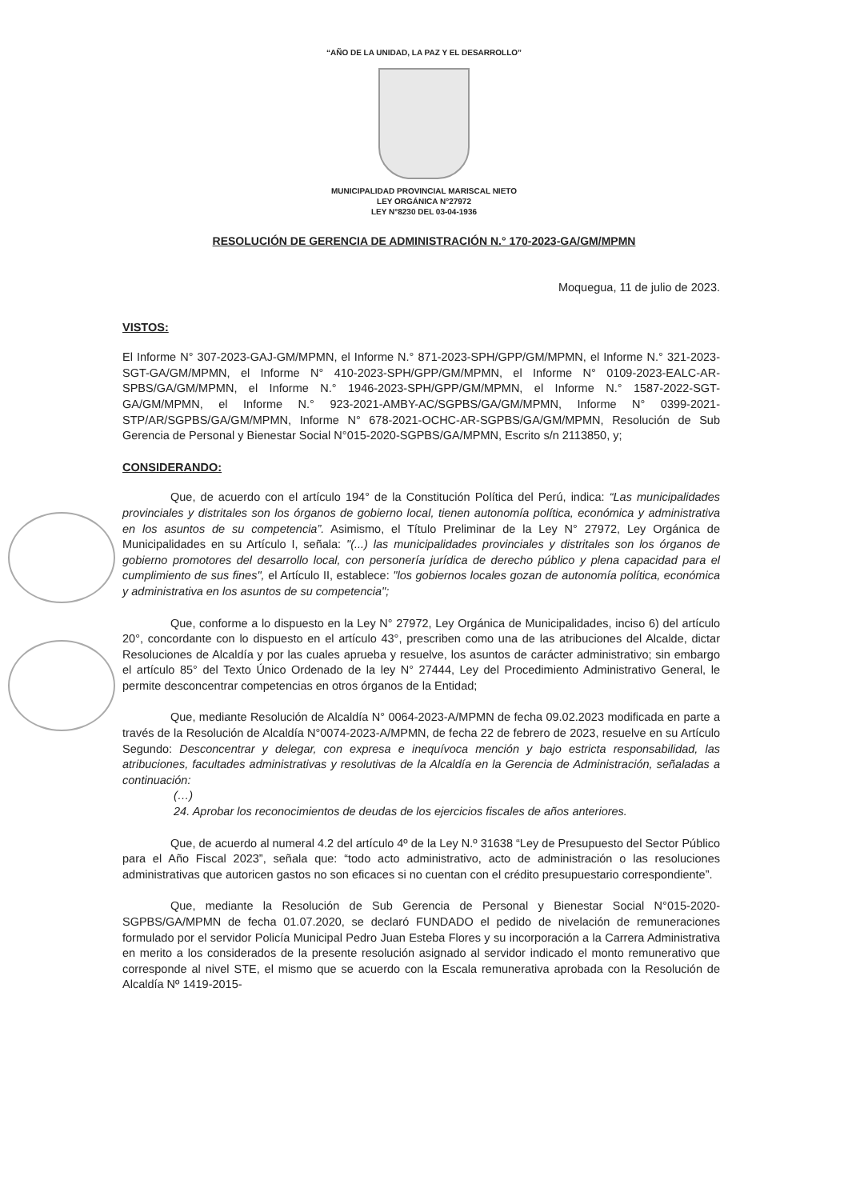“AÑO DE LA UNIDAD, LA PAZ Y EL DESARROLLO”
MUNICIPALIDAD PROVINCIAL MARISCAL NIETO
LEY ORGÁNICA N°27972
LEY N°8230 DEL 03-04-1936
RESOLUCIÓN DE GERENCIA DE ADMINISTRACIÓN N.° 170-2023-GA/GM/MPMN
Moquegua, 11 de julio de 2023.
VISTOS:
El Informe N° 307-2023-GAJ-GM/MPMN, el Informe N.° 871-2023-SPH/GPP/GM/MPMN, el Informe N.° 321-2023-SGT-GA/GM/MPMN, el Informe N° 410-2023-SPH/GPP/GM/MPMN, el Informe N° 0109-2023-EALC-AR-SPBS/GA/GM/MPMN, el Informe N.° 1946-2023-SPH/GPP/GM/MPMN, el Informe N.° 1587-2022-SGT-GA/GM/MPMN, el Informe N.° 923-2021-AMBY-AC/SGPBS/GA/GM/MPMN, Informe N° 0399-2021-STP/AR/SGPBS/GA/GM/MPMN, Informe N° 678-2021-OCHC-AR-SGPBS/GA/GM/MPMN, Resolución de Sub Gerencia de Personal y Bienestar Social N°015-2020-SGPBS/GA/MPMN, Escrito s/n 2113850, y;
CONSIDERANDO:
Que, de acuerdo con el artículo 194° de la Constitución Política del Perú, indica: “Las municipalidades provinciales y distritales son los órganos de gobierno local, tienen autonomía política, económica y administrativa en los asuntos de su competencia”. Asimismo, el Título Preliminar de la Ley N° 27972, Ley Orgánica de Municipalidades en su Artículo I, señala: "(...) las municipalidades provinciales y distritales son los órganos de gobierno promotores del desarrollo local, con personería jurídica de derecho público y plena capacidad para el cumplimiento de sus fines", el Artículo II, establece: "los gobiernos locales gozan de autonomía política, económica y administrativa en los asuntos de su competencia";
Que, conforme a lo dispuesto en la Ley N° 27972, Ley Orgánica de Municipalidades, inciso 6) del artículo 20°, concordante con lo dispuesto en el artículo 43°, prescriben como una de las atribuciones del Alcalde, dictar Resoluciones de Alcaldía y por las cuales aprueba y resuelve, los asuntos de carácter administrativo; sin embargo el artículo 85° del Texto Único Ordenado de la ley N° 27444, Ley del Procedimiento Administrativo General, le permite desconcentrar competencias en otros órganos de la Entidad;
Que, mediante Resolución de Alcaldía N° 0064-2023-A/MPMN de fecha 09.02.2023 modificada en parte a través de la Resolución de Alcaldía N°0074-2023-A/MPMN, de fecha 22 de febrero de 2023, resuelve en su Artículo Segundo: Desconcentrar y delegar, con expresa e inequívoca mención y bajo estricta responsabilidad, las atribuciones, facultades administrativas y resolutivas de la Alcaldía en la Gerencia de Administración, señaladas a continuación:
(…)
24. Aprobar los reconocimientos de deudas de los ejercicios fiscales de años anteriores.
Que, de acuerdo al numeral 4.2 del artículo 4º de la Ley N.º 31638 “Ley de Presupuesto del Sector Público para el Año Fiscal 2023”, señala que: “todo acto administrativo, acto de administración o las resoluciones administrativas que autoricen gastos no son eficaces si no cuentan con el crédito presupuestario correspondiente”.
Que, mediante la Resolución de Sub Gerencia de Personal y Bienestar Social N°015-2020-SGPBS/GA/MPMN de fecha 01.07.2020, se declaró FUNDADO el pedido de nivelación de remuneraciones formulado por el servidor Policía Municipal Pedro Juan Esteba Flores y su incorporación a la Carrera Administrativa en merito a los considerados de la presente resolución asignado al servidor indicado el monto remunerativo que corresponde al nivel STE, el mismo que se acuerdo con la Escala remunerativa aprobada con la Resolución de Alcaldía Nº 1419-2015-